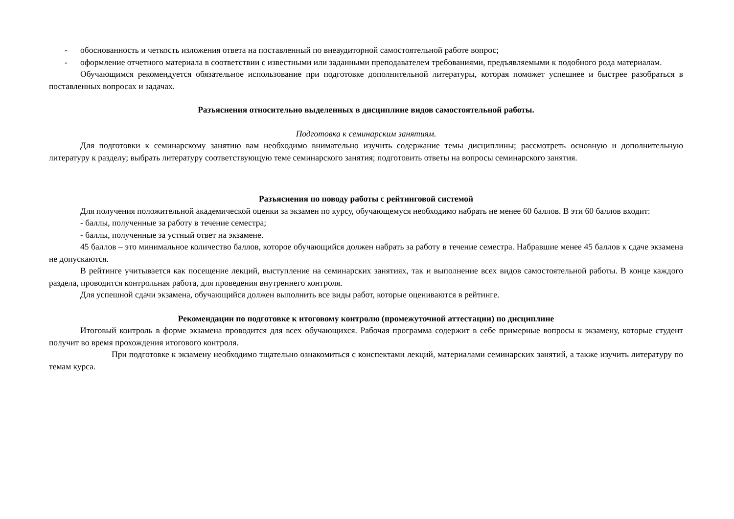- обоснованность и четкость изложения ответа на поставленный по внеаудиторной самостоятельной работе вопрос;
- оформление отчетного материала в соответствии с известными или заданными преподавателем требованиями, предъявляемыми к подобного рода материалам.
Обучающимся рекомендуется обязательное использование при подготовке дополнительной литературы, которая поможет успешнее и быстрее разобраться в поставленных вопросах и задачах.
Разъяснения относительно выделенных в дисциплине видов самостоятельной работы.
Подготовка к семинарским занятиям.
Для подготовки к семинарскому занятию вам необходимо внимательно изучить содержание темы дисциплины; рассмотреть основную и дополнительную литературу к разделу; выбрать литературу соответствующую теме семинарского занятия; подготовить ответы на вопросы семинарского занятия.
Разъяснения по поводу работы с рейтинговой системой
Для получения положительной академической оценки за экзамен по курсу, обучающемуся необходимо набрать не менее 60 баллов. В эти 60 баллов входит:
- баллы, полученные за работу в течение семестра;
- баллы, полученные за устный ответ на экзамене.
45 баллов – это минимальное количество баллов, которое обучающийся должен набрать за работу в течение семестра. Набравшие менее 45 баллов к сдаче экзамена не допускаются.
В рейтинге учитывается как посещение лекций, выступление на семинарских занятиях, так и выполнение всех видов самостоятельной работы. В конце каждого раздела, проводится контрольная работа, для проведения внутреннего контроля.
Для успешной сдачи экзамена, обучающийся должен выполнить все виды работ, которые оцениваются в рейтинге.
Рекомендации по подготовке к итоговому контролю (промежуточной аттестации) по дисциплине
Итоговый контроль в форме экзамена проводится для всех обучающихся. Рабочая программа содержит в себе примерные вопросы к экзамену, которые студент получит во время прохождения итогового контроля.
При подготовке к экзамену необходимо тщательно ознакомиться с конспектами лекций, материалами семинарских занятий, а также изучить литературу по темам курса.